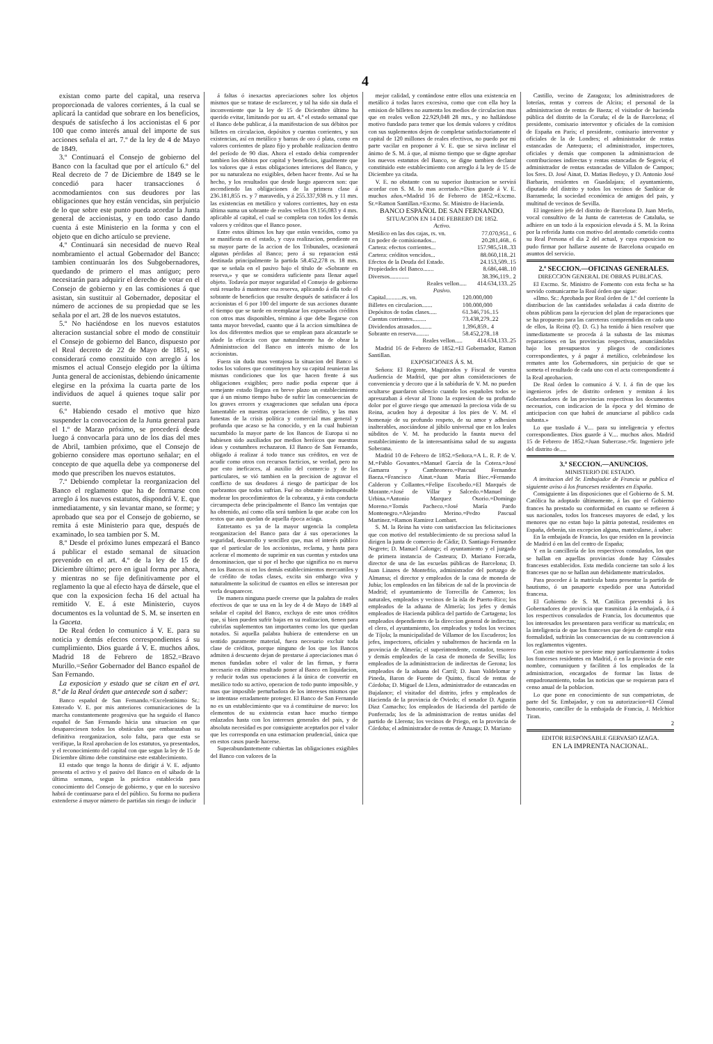4
existan como parte del capital, una reserva proporcionada de valores corrientes, á la cual se aplicará la cantidad que sobrare en los beneficios, después de satisfecho á los accionistas el 6 por 100 que como interés anual del importe de sus acciones señala el art. 7.º de la ley de 4 de Mayo de 1849.
3.º Continuará el Consejo de gobierno del Banco con la facultad que por el artículo 6.º del Real decreto de 7 de Diciembre de 1849 se le concedió para hacer transacciones ó acomodamientos con sus deudores por las obligaciones que hoy están vencidas, sin perjuicio de lo que sobre este punto pueda acordar la Junta general de accionistas, y en todo caso dando cuenta á este Ministerio en la forma y con el objeto que en dicho artículo se previene.
4.º Continuará sin necesidad de nuevo Real nombramiento el actual Gobernador del Banco: tambien continuarán los dos Subgobernadores, quedando de primero el mas antiguo; pero necesitarán para adquirir el derecho de votar en el Consejo de gobierno y en las comisiones á que asistan, sin sustituir al Gobernador, depositar el número de acciones de su propiedad que se les señala por el art. 28 de los nuevos estatutos.
5.º No haciéndose en los nuevos estatutos alteracion sustancial sobre el modo de constituir el Consejo de gobierno del Banco, dispuesto por el Real decreto de 22 de Mayo de 1851, se considerará como constituido con arreglo á los mismos el actual Consejo elegido por la última Junta general de accionistas, debiendo únicamente elegirse en la próxima la cuarta parte de los individuos de aquel á quienes toque salir por suerte.
6.º Habiendo cesado el motivo que hizo suspender la convocacion de la Junta general para el 1.º de Marzo próximo, se procederá desde luego á convocarla para uno de los dias del mes de Abril, tambien próximo, que el Consejo de gobierno considere mas oportuno señalar; en el concepto de que aquella debe ya componerse del modo que prescriben los nuevos estatutos.
7.º Debiendo completar la reorganizacion del Banco el reglamento que ha de formarse con arreglo á los nuevos estatutos, dispondrá V. E. que inmediatamente, y sin levantar mano, se forme; y aprobado que sea por el Consejo de gobierno, se remita á este Ministerio para que, después de examinado, lo sea tambien por S. M.
8.º Desde el próximo lunes empezará el Banco á publicar el estado semanal de situacion prevenido en el art. 4.º de la ley de 15 de Diciembre último; pero en igual forma por ahora, y mientras no se fije definitivamente por el reglamento la que al efecto haya de dársele, que el que con la exposicion fecha 16 del actual ha remitido V. E. á este Ministerio, cuyos documentos es la voluntad de S. M. se inserten en la Gaceta.
De Real órden lo comunico á V. E. para su noticia y demás efectos correspondientes á su cumplimiento. Dios guarde á V. E. muchos años. Madrid 18 de Febrero de 1852.=Bravo Murillo.=Señor Gobernador del Banco español de San Fernando.
La exposicion y estado que se citan en el art. 8.º de la Real órden que antecede son á saber:
Banco español de San Fernando.=Excelentísimo Sr.: Enterado V. E. por mis anteriores comunicaciones de la marcha constantemente progresiva que ha seguido el Banco español de San Fernando hácia una situacion en que desapareciesen todos los obstáculos que embarazaban su definitiva reorganizacion, solo falta, para que esta se verifique, la Real aprobacion de los estatutos, ya presentados, y el reconocimiento del capital con que segun la ley de 15 de Diciembre último debe constituirse este establecimiento.
El estado que tengo la honra de dirigir á V. E. adjunto presenta el activo y el pasivo del Banco en el sábado de la última semana, segun la práctica establecida para conocimiento del Consejo de gobierno, y que en lo sucesivo habrá de continuarse para el del público. Su forma no pudiera extenderse á mayor número de partidas sin riesgo de inducir
á faltas ó inexactas apreciaciones sobre los objetos mismos que se tratase de esclarecer, y tal ha sido sin duda el inconveniente que la ley de 15 de Diciembre último ha querido evitar, limitando por su art. 4.º el estado semanal que el Banco debe publicar, á la manifestacion de sus débitos por billetes en circulacion, depósitos y cuentas corrientes, y sus existencias, así en metálico y barras de oro ó plata, como en valores corrientes de plazo fijo y probable realizacion dentro del período de 90 dias. Ahora el estado debia comprender tambien los débitos por capital y beneficios, igualmente que los valores que á estas obligaciones interiores del Banco, y por su naturaleza no exigibles, deben hacer frente. Así se ha hecho, y los resultados que desde luego aparecen son: que ascendiendo las obligaciones de la primera clase á 236.181,855 rs. y 7 maravedís, y á 255.337,938 rs. y 11 mrs. las existencias en metálico y valores corrientes, hay en esta última suma un sobrante de reales vellon 19.156,083 y 4 mrs. aplicable al capital, el cual se completa con todos los demás valores y créditos que el Banco posee.
Entre estos últimos los hay que están vencidos, como ya se manifiesta en el estado, y cuya realizacion, pendiente en su mayor parte de la accion de los Tribunales, ocasionará algunas pérdidas al Banco; pero á su reparacion está destinada principalmente la partida 58.452,278 rs. 18 mrs. que se señala en el pasivo bajo el título de «Sobrante en reserva,» y que se considera suficiente para llenar aquel objeto. Todavía por mayor seguridad el Consejo de gobierno está resuelto á mantener esa reserva, aplicando á ella todo el sobrante de beneficios que resulte después de satisfacer á los accionistas el 6 por 100 del importe de sus acciones durante el tiempo que se tarde en reemplazar los expresados créditos con otros mas disponibles, término á que debe llegarse con tanta mayor brevedad, cuanto que á la accion simultánea de los dos diferentes medios que se emplean para alcanzarle se añade la eficacia con que naturalmente ha de obrar la Administracion del Banco en interés mismo de los accionistas.
Fuera sin duda mas ventajosa la situacion del Banco si todos los valores que constituyen hoy su capital reunieran las mismas condiciones que los que hacen frente á sus obligaciones exigibles; pero nadie podia esperar que á semejante estado llegara en breve plazo un establecimiento que á un mismo tiempo hubo de sufrir las consecuencias de los graves errores y exageraciones que señalan una época lamentable en nuestras operaciones de crédito, y las mas funestas de la crisis política y comercial mas general y profunda que acaso se ha conocido, y en la cual hubieran sucumbido la mayor parte de los Bancos de Europa si no hubiesen sido auxiliados por medios heróicos que nuestras ideas y costumbres rechazaron. El Banco de San Fernando, obligado á realizar á todo trance sus créditos, en vez de acudir como otros con recursos facticios, se verdad, pero no por esto ineficaces, al auxilio del comercio y de los particulares, se vió tambien en la precision de agravar el conflicto de sus deudores á riesgo de participar de los quebrantos que todos sufrian. Fué no obstante indispensable moderar los procedimientos de la cobranza, y á esta conducta circunspecta debe principalmente el Banco las ventajas que ha obtenido, así como ella será tambien la que acabe con los restos que aun quedan de aquella época aciaga.
Entretanto es ya de la mayor urgencia la completa reorganizacion del Banco para dar á sus operaciones la seguridad, desarrollo y sencillez que, mas el interés público que el particular de los accionistas, reclama, y hasta para acelerar el momento de suprimir en sus cuentas y estados una denominacion, que si por el hecho que significa no es nueva en los Bancos ni en los demás establecimientos mercantiles y de crédito de todas clases, excita sin embargo viva y naturalmente la solicitud de cuantos en ellos se interesan por verla desaparecer.
De manera ninguna puede creerse que la palabra de reales efectivos de que se usa en la ley de 4 de Mayo de 1849 al señalar el capital del Banco, excluya de este unos créditos que, si bien pueden sufrir bajas en su realizacion, tienen para cubrirlas suplementos tan importantes como los que quedan notados. Si aquella palabra hubiera de entenderse en un sentido puramente material, fuera necesario excluir toda clase de créditos, porque ninguno de los que los Bancos admiten á descuento dejan de prestarse á apreciaciones mas ó menos fundadas sobre el valor de las firmas, y fuera necesario en último resultado poner al Banco en liquidacion, y reducir todas sus operaciones á la única de convertir en metálico todo su activo, operacion de todo punto imposible, y mas que imposible perturbadora de los intereses mismos que se intentase erradamente proteger. El Banco de San Fernando no es un establecimiento que va á constituirse de nuevo: los elementos de su existencia estan hace mucho tiempo enlazados hasta con los intereses generales del pais, y de absoluta necesidad es por consiguiente aceptarlos por el valor que les corresponda en una estimacion prudencial, única que en estos casos puede hacerse.
Superabundantemente cubiertas las obligaciones exigibles del Banco con valores de la
mejor calidad, y contándose entre ellos una existencia en metálico á todas luces excesiva, como que con ella hoy la emision de billetes no aumenta los medios de circulacion mas que en reales vellon 22.929,048 28 mrs., y no hallándose motivo fundado para temer que los demás valores y créditos con sus suplementos dejen de completar satisfactoriamente el capital de 120 millones de reales efectivos, no puedo por mi parte vacilar en proponer á V. E. que se sirva inclinar el ánimo de S. M. á que, al mismo tiempo que se digne aprobar los nuevos estatutos del Banco, se digne tambien declarar constituido este establecimiento con arreglo á la ley de 15 de Diciembre ya citada.
V. E. no obstante con su superior ilustracion se servirá acordar con S. M. lo mas acertado.=Dios guarde á V. E. muchos años.=Madrid 16 de Febrero de 1852.=Excmo. Sr.=Ramon Santillan.=Excmo. Sr. Ministro de Hacienda.
BANCO ESPAÑOL DE SAN FERNANDO.
SITUACION EN 14 DE FEBRERO DE 1852.
Activo.
| Metálico en las dos cajas, rs. vn. | 77.070,951.. 6 |
| En poder de comisionados... | 20.281,468.. 6 |
| Cartera: efectos corrientes... | 157.985,518..33 |
| Cartera: créditos vencidos... | 88.060,118..21 |
| Efectos de la Deuda del Estado. | 24.153,509..15 |
| Propiedades del Banco....... | 8.686,448..10 |
| Diversos............. | 38.396,119.. 2 |
| Reales vellon..... | 414.634,133..25 |
Pasivo.
| Capital...........rs. vn. | 120.000,000 |
| Billetes en circulacion....... | 100.000,000 |
| Depósitos de todas clases..... | 61.346,716..15 |
| Cuentas corrientes......... | 73.438,279..22 |
| Dividendos atrasados........ | 1.396,859.. 4 |
| Sobrante en reserva......... | 58.452,278..18 |
| Reales vellon..... | 414.634,133..25 |
Madrid 16 de Febrero de 1852.=El Gobernador, Ramon Santillan.
EXPOSICIONES Á S. M.
Señora: El Regente, Magistrados y Fiscal de vuestra Audiencia de Madrid, que por altas consideraciones de conveniencia y decoro que á la sabiduría de V. M. no pueden ocultarse guardaron silencio cuando los españoles todos se apresuraban á elevar al Trono la expresion de su profundo dolor por el grave riesgo que amenazó la preciosa vida de su Reina, acuden hoy á depositar á los pies de V. M. el homenaje de su profundo respeto, de su amor y adhesion inalterables, asociándose al júbilo universal que en los leales súbditos de V. M. ha producido la fausta nueva del restablecimiento de la interesantísima salud de su augusta Soberana.
Madrid 10 de Febrero de 1852.=Señora.=A L. R. P. de V. M.=Pablo Govantes.=Manuel García de la Cotera.=José Gamarra y Cambronero.=Pascual Fernandez Baeza.=Francisco Ainat.=Juan María Biec.=Fernando Calderon y Collantes.=Felipe Escobedo.=El Marqués de Morante.=José de Villar y Salcedo.=Manuel de Urbina.=Antonio Marquez Osorio.=Domingo Moreno.=Tomás Pacheco.=José María Pardo Montenegro.=Alejandro Merino.=Pedro Pascual Martinez.=Ramon Ramirez Lombart.
S. M. la Reina ha visto con satisfaccion las felicitaciones que con motivo del restablecimiento de su preciosa salud la dirigen la junta de comercio de Cádiz; D. Santiago Fernandez Negrete; D. Manuel Calonge; el ayuntamiento y el juzgado de primera instancia de Casteura; D. Mariano Forcada, director de una de las escuelas públicas de Barcelona; D. Juan Linares de Montefrio, administrador del portazgo de Almansa; el director y empleados de la casa de moneda de Jubia; los empleados en las fábricas de sal de la provincia de Madrid; el ayuntamiento de Torrecilla de Cameros; los naturales, empleados y vecinos de la isla de Puerto-Rico; los empleados de la aduana de Almería; los jefes y demás empleados de Hacienda pública del partido de Cartagena; los empleados dependientes de la direccion general de indirectas; el clero, el ayuntamiento, los empleados y todos los vecinos de Tíjola; la municipalidad de Villamor de los Escuderos; los jefes, inspectores, oficiales y subalternos de hacienda en la provincia de Almería; el superintendente, contador, tesorero y demás empleados de la casa de moneda de Sevilla; los empleados de la administracion de indirectas de Gerona; los empleados de la aduana del Carril; D. Juan Valdelomar y Pineda, Baron de Fuente de Quinto, fiscal de rentas de Córdoba; D. Miguel de Llera, administrador de estancadas en Bujalance; el visitador del distrito, jefes y empleados de Hacienda de la provincia de Oviedo; el senador D. Agustin Diaz Camacho; los empleados de Hacienda del partido de Ponferrada; los de la administracion de rentas unidas del partido de Llerena; los vecinos de Priego, en la provincia de Córdoba; el administrador de rentas de Azuaga; D. Mariano
Castillo, vecino de Zaragoza; los administradores de loterías, rentas y correos de Alcira; el personal de la administracion de rentas de Baeza; el visitador de hacienda pública del distrito de la Coruña; el de la de Barcelona; el presidente, comisario interventor y oficiales de la comision de España en Paris; el presidente, comisario interventor y oficiales de la de Londres; el administrador de rentas estancadas de Antequera; el administrador, inspectores, oficiales y demás que componen la administracion de contribuciones indirectas y rentas estancadas de Segovia; el administrador de rentas estancadas de Villalon de Campos; los Sres. D. José Ainat, D. Matias Bedoyo, y D. Antonio José Barbarin, residentes en Guadalajara; el ayuntamiento, diputado del distrito y todos los vecinos de Sanlúcar de Barrameda; la sociedad económica de amigos del pais, y multitud de vecinos de Sevilla.
El ingeniero jefe del distrito de Barcelona D. Juan Merlo, vocal consultivo de la Junta de carreteras de Cataluña, se adhiere en un todo á la exposicion elevada á S. M. la Reina por la referida Junta con motivo del atentado cometido contra su Real Persona el dia 2 del actual, y cuya exposicion no pudo firmar por hallarse ausente de Barcelona ocupado en asuntos del servicio.
2.ª SECCION.—OFICINAS GENERALES.
DIRECCION GENERAL DE OBRAS PUBLICAS.
El Excmo. Sr. Ministro de Fomento con esta fecha se ha servido comunicarme la Real órden que sigue:
«Ilmo. Sr.: Aprobada por Real órden de 1.º del corriente la distribucion de las cantidades señaladas á cada distrito de obras públicas para la ejecucion del plan de reparaciones que se ha propuesto para las carreteras comprendidas en cada uno de ellos, la Reina (Q. D. G.) ha tenido á bien resolver que inmediatamente se proceda á la subasta de las mismas reparaciones en las provincias respectivas, anunciándolas bajo los presupuestos y pliegos de condiciones correspondientes, y á pagar á metálico, celebrándose los remates ante los Gobernadores, sin perjuicio de que se someta el resultado de cada uno con el acta correspondiente á la Real aprobacion.
De Real órden lo comunico á V. I. á fin de que los ingenieros jefes de distrito ordenen y remitan á los Gobernadores de las provincias respectivas los documentos necesarios, con indicacion de la época y del término de anticipacion con que habrá de anunciarse al público cada subasta.»
Lo que traslado á V.... para su inteligencia y efectos correspondientes. Dios guarde á V.... muchos años. Madrid 15 de Febrero de 1852.=Juan Subercase.=Sr. Ingeniero jefe del distrito de.....
3.ª SECCION.—ANUNCIOS.
MINISTERIO DE ESTADO.
A invitacion del Sr. Embajador de Francia se publica el siguiente aviso á los franceses residentes en España.
Consiguiente á las disposiciones que el Gobierno de S. M. Católica ha adoptado últimamente, á las que el Gobierno frances ha prestado su conformidad en cuanto se refieren á sus nacionales, todos los franceses mayores de edad, y los menores que no estan bajo la pátria potestad, residentes en España, deberán, sin excepcion alguna, matricularse, á saber:
En la embajada de Francia, los que residen en la provincia de Madrid ó en las del centro de España;
Y en la cancillería de los respectivos consulados, los que se hallan en aquellas provincias donde hay Cónsules franceses establecidos. Esta medida concierne tan solo á los franceses que no se hallan aun debidamente matriculados.
Para proceder á la matrícula basta presentar la partida de bautismo, ó un pasaporte expedido por una Autoridad francesa.
El Gobierno de S. M. Católica prevendrá á los Gobernadores de provincia que trasmitan á la embajada, ó á los respectivos consulados de Francia, los documentos que los interesados les presentaren para verificar su matrícula; en la inteligencia de que los franceses que dejen de cumplir esta formalidad, sufrirán las consecuencias de su contravencion á los reglamentos vigentes.
Con este motivo se previene muy particularmente á todos los franceses residentes en Madrid, ó en la provincia de este nombre, comuniquen y faciliten á los empleados de la administracion, encargados de formar las listas de empadronamiento, todas las noticias que se requieran para el censo anual de la poblacion.
Lo que pone en conocimiento de sus compatriotas, de parte del Sr. Embajador, y con su autorizacion=El Cónsul honorario, canciller de la embajada de Francia, J. Melchior Tiran.
2
EDITOR RESPONSABLE GERVASIO IZAGA.
EN LA IMPRENTA NACIONAL.